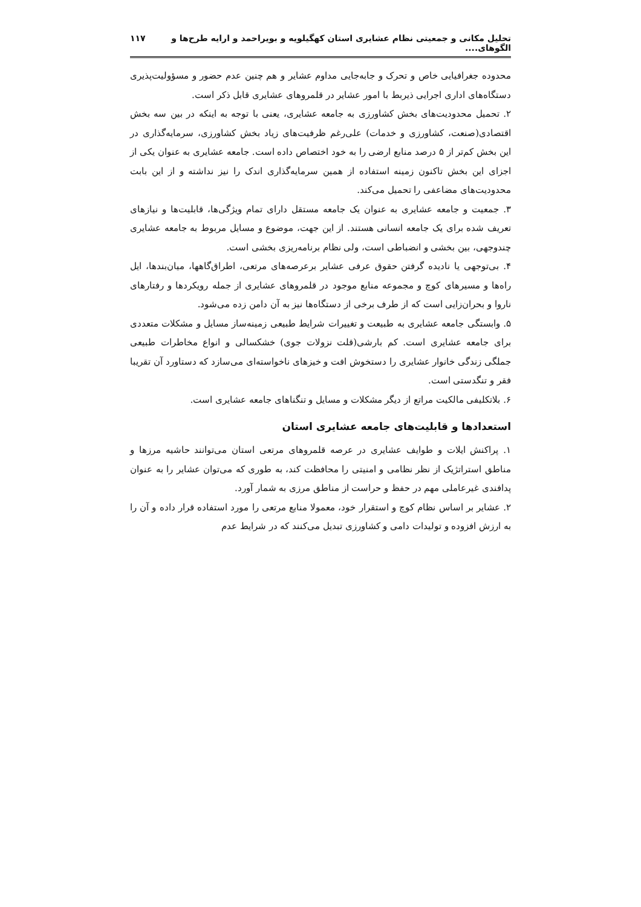تحلیل مکانی و جمعیتی نظام عشایری استان کهگیلویه و بویراحمد و ارایه طرح‌ها و الگوهای.... ۱۱۷
محدوده جغرافیایی خاص و تحرک و جابه‌جایی مداوم عشایر و هم چنین عدم حضور و مسؤولیت‌پذیری دستگاه‌های اداری اجرایی ذیربط با امور عشایر در قلمروهای عشایری قابل ذکر است.
۲. تحمیل محدودیت‌های بخش کشاورزی به جامعه عشایری، یعنی با توجه به اینکه در بین سه بخش اقتصادی(صنعت، کشاورزی و خدمات) علی‌رغم ظرفیت‌های زیاد بخش کشاورزی، سرمایه‌گذاری در این بخش کم‌تر از ۵ درصد منابع ارضی را به خود اختصاص داده است. جامعه عشایری به عنوان یکی از اجزای این بخش تاکنون زمینه استفاده از همین سرمایه‌گذاری اندک را نیز نداشته و از این بابت محدودیت‌های مضاعفی را تحمیل می‌کند.
۳. جمعیت و جامعه عشایری به عنوان یک جامعه مستقل دارای تمام ویژگی‌ها، قابلیت‌ها و نیازهای تعریف شده برای یک جامعه انسانی هستند. از این جهت، موضوع و مسایل مربوط به جامعه عشایری چندوجهی، بین بخشی و انضباطی است، ولی نظام برنامه‌ریزی بخشی است.
۴. بی‌توجهی یا نادیده گرفتن حقوق عرفی عشایر برعرصه‌های مرتعی، اطراق‌گاهها، میان‌بندها، ایل راه‌ها و مسیرهای کوچ و مجموعه منابع موجود در قلمروهای عشایری از جمله رویکردها و رفتارهای ناروا و بحران‌زایی است که از طرف برخی از دستگاه‌ها نیز به آن دامن زده می‌شود.
۵. وابستگی جامعه عشایری به طبیعت و تغییرات شرایط طبیعی زمینه‌ساز مسایل و مشکلات متعددی برای جامعه عشایری است. کم بارشی(قلت نزولات جوی) خشکسالی و انواع مخاطرات طبیعی جملگی زندگی خانوار عشایری را دستخوش افت و خیزهای ناخواسته‌ای می‌سازد که دستاورد آن تقریبا فقر و تنگدستی است.
۶. بلاتکلیفی مالکیت مراتع از دیگر مشکلات و مسایل و تنگناهای جامعه عشایری است.
استعدادها و قابلیت‌های جامعه عشایری استان
۱. پراکنش ایلات و طوایف عشایری در عرصه قلمروهای مرتعی استان می‌توانند حاشیه مرزها و مناطق استراتژیک از نظر نظامی و امنیتی را محافظت کند، به طوری که می‌توان عشایر را به عنوان پدافندی غیرعاملی مهم در حفظ و حراست از مناطق مرزی به شمار آورد.
۲. عشایر بر اساس نظام کوچ و استقرار خود، معمولا منابع مرتعی را مورد استفاده قرار داده و آن را به ارزش افزوده و تولیدات دامی و کشاورزی تبدیل می‌کنند که در شرایط عدم